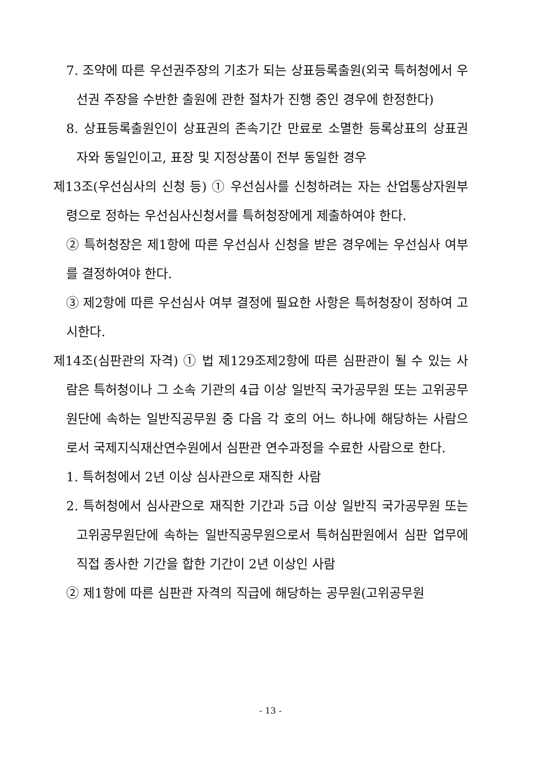7. 조약에 따른 우선권주장의 기초가 되는 상표등록출원(외국 특허청에서 우선권 주장을 수반한 출원에 관한 절차가 진행 중인 경우에 한정한다)
8. 상표등록출원인이 상표권의 존속기간 만료로 소멸한 등록상표의 상표권자와 동일인이고, 표장 및 지정상품이 전부 동일한 경우
제13조(우선심사의 신청 등) ① 우선심사를 신청하려는 자는 산업통상자원부령으로 정하는 우선심사신청서를 특허청장에게 제출하여야 한다.
② 특허청장은 제1항에 따른 우선심사 신청을 받은 경우에는 우선심사 여부를 결정하여야 한다.
③ 제2항에 따른 우선심사 여부 결정에 필요한 사항은 특허청장이 정하여 고시한다.
제14조(심판관의 자격) ① 법 제129조제2항에 따른 심판관이 될 수 있는 사람은 특허청이나 그 소속 기관의 4급 이상 일반직 국가공무원 또는 고위공무원단에 속하는 일반직공무원 중 다음 각 호의 어느 하나에 해당하는 사람으로서 국제지식재산연수원에서 심판관 연수과정을 수료한 사람으로 한다.
1. 특허청에서 2년 이상 심사관으로 재직한 사람
2. 특허청에서 심사관으로 재직한 기간과 5급 이상 일반직 국가공무원 또는 고위공무원단에 속하는 일반직공무원으로서 특허심판원에서 심판 업무에 직접 종사한 기간을 합한 기간이 2년 이상인 사람
② 제1항에 따른 심판관 자격의 직급에 해당하는 공무원(고위공무원
- 13 -